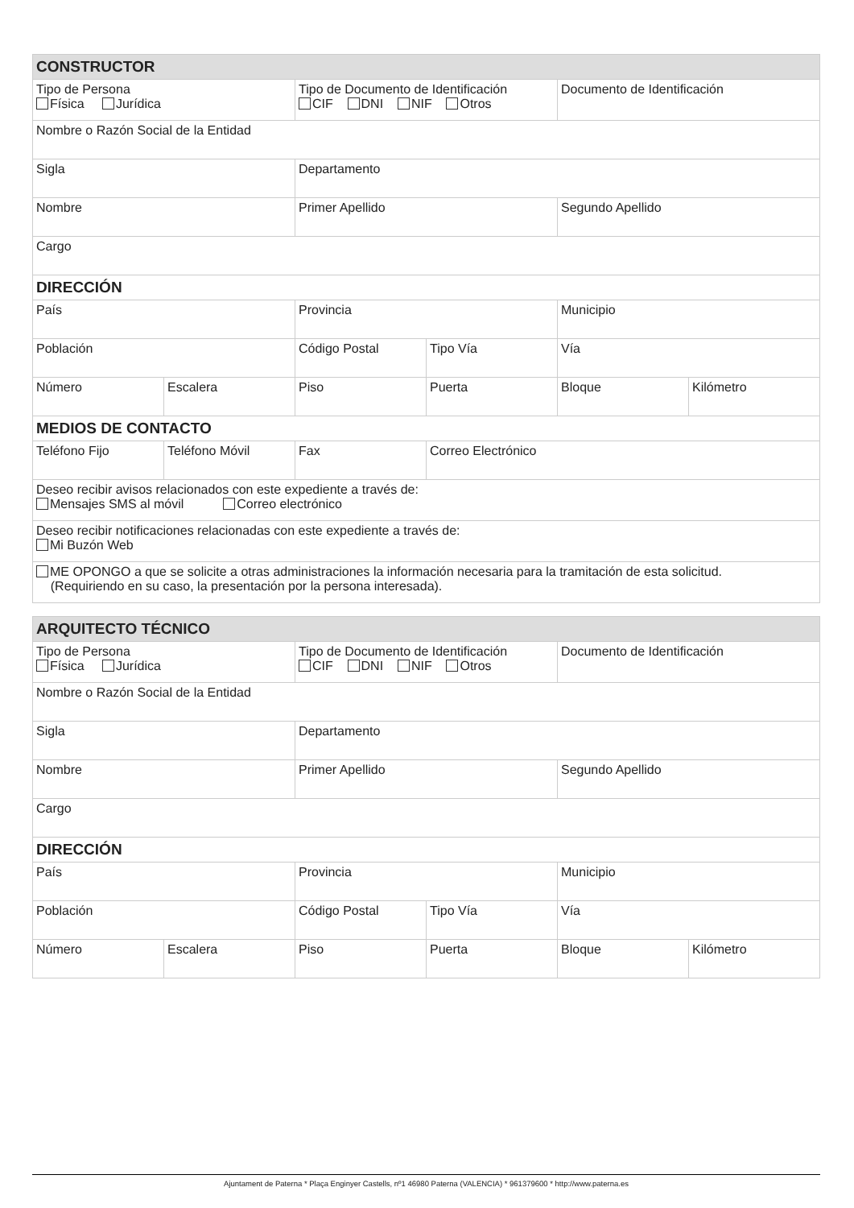| CONSTRUCTOR | | | | | |
| --- | --- | --- | --- | --- | --- |
| Tipo de Persona Física Jurídica | | Tipo de Documento de Identificación CIF DNI NIF Otros | | Documento de Identificación | |
| Nombre o Razón Social de la Entidad | | | | | |
| Sigla | | Departamento | | | |
| Nombre | | Primer Apellido | | Segundo Apellido | |
| Cargo | | | | | |
| DIRECCIÓN | | | | | |
| País | | Provincia | | Municipio | |
| Población | | Código Postal | Tipo Vía | Vía | |
| Número | Escalera | Piso | Puerta | Bloque | Kilómetro |
| MEDIOS DE CONTACTO | | | | | |
| Teléfono Fijo | Teléfono Móvil | Fax | Correo Electrónico | | |
| Deseo recibir avisos relacionados con este expediente a través de: Mensajes SMS al móvil Correo electrónico | | | | | |
| Deseo recibir notificaciones relacionadas con este expediente a través de: Mi Buzón Web | | | | | |
| ME OPONGO a que se solicite a otras administraciones la información necesaria para la tramitación de esta solicitud. (Requiriendo en su caso, la presentación por la persona interesada). | | | | | |
| ARQUITECTO TÉCNICO | | | | | |
| --- | --- | --- | --- | --- | --- |
| Tipo de Persona Física Jurídica | | Tipo de Documento de Identificación CIF DNI NIF Otros | | Documento de Identificación | |
| Nombre o Razón Social de la Entidad | | | | | |
| Sigla | | Departamento | | | |
| Nombre | | Primer Apellido | | Segundo Apellido | |
| Cargo | | | | | |
| DIRECCIÓN | | | | | |
| País | | Provincia | | Municipio | |
| Población | | Código Postal | Tipo Vía | Vía | |
| Número | Escalera | Piso | Puerta | Bloque | Kilómetro |
Ajuntament de Paterna * Plaça Enginyer Castells, nº1 46980 Paterna (VALENCIA) * 961379600 * http://www.paterna.es